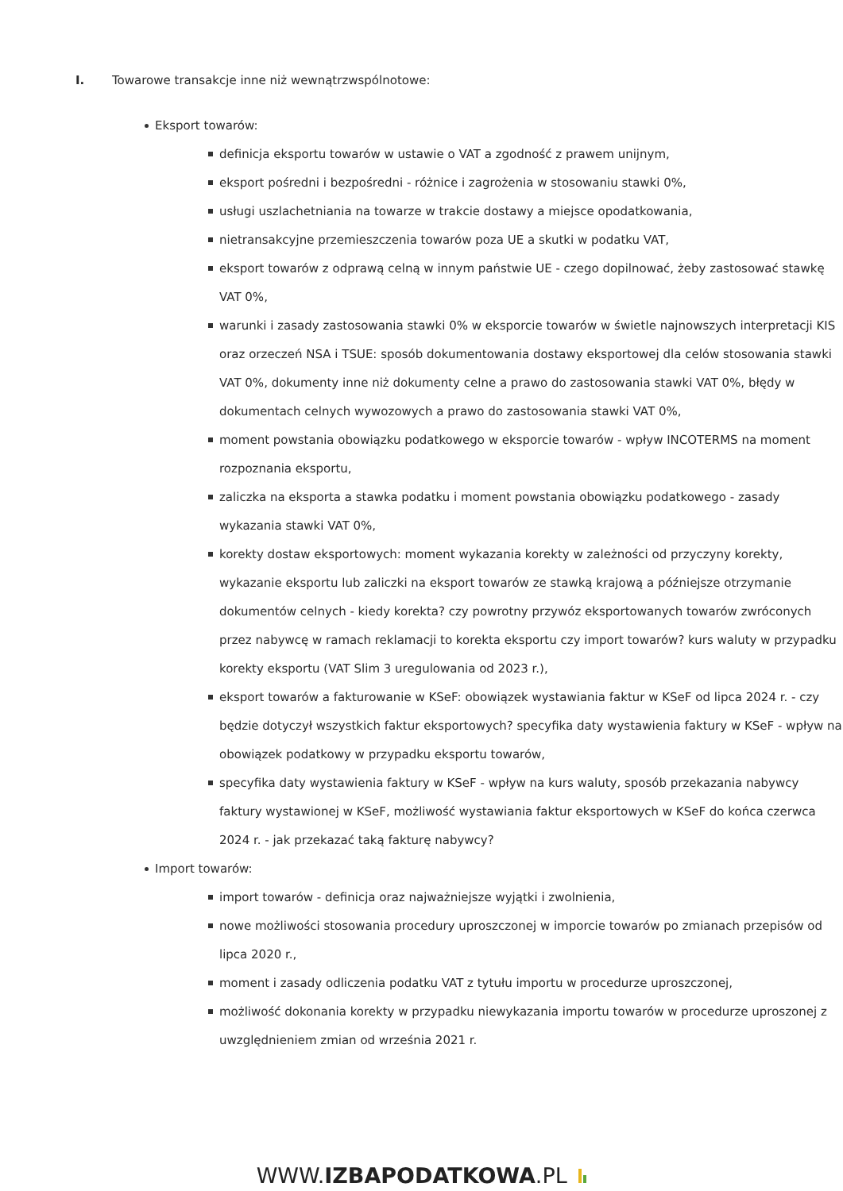I. Towarowe transakcje inne niż wewnątrzwspólnotowe:
Eksport towarów:
definicja eksportu towarów w ustawie o VAT a zgodność z prawem unijnym,
eksport pośredni i bezpośredni - różnice i zagrożenia w stosowaniu stawki 0%,
usługi uszlachetniania na towarze w trakcie dostawy a miejsce opodatkowania,
nietransakcyjne przemieszczenia towarów poza UE a skutki w podatku VAT,
eksport towarów z odprawą celną w innym państwie UE - czego dopilnować, żeby zastosować stawkę VAT 0%,
warunki i zasady zastosowania stawki 0% w eksporcie towarów w świetle najnowszych interpretacji KIS oraz orzeczeń NSA i TSUE: sposób dokumentowania dostawy eksportowej dla celów stosowania stawki VAT 0%, dokumenty inne niż dokumenty celne a prawo do zastosowania stawki VAT 0%, błędy w dokumentach celnych wywozowych a prawo do zastosowania stawki VAT 0%,
moment powstania obowiązku podatkowego w eksporcie towarów - wpływ INCOTERMS na moment rozpoznania eksportu,
zaliczka na eksporta a stawka podatku i moment powstania obowiązku podatkowego - zasady wykazania stawki VAT 0%,
korekty dostaw eksportowych: moment wykazania korekty w zależności od przyczyny korekty, wykazanie eksportu lub zaliczki na eksport towarów ze stawką krajową a późniejsze otrzymanie dokumentów celnych - kiedy korekta? czy powrotny przywóz eksportowanych towarów zwróconych przez nabywcę w ramach reklamacji to korekta eksportu czy import towarów? kurs waluty w przypadku korekty eksportu (VAT Slim 3 uregulowania od 2023 r.),
eksport towarów a fakturowanie w KSeF: obowiązek wystawiania faktur w KSeF od lipca 2024 r. - czy będzie dotyczył wszystkich faktur eksportowych? specyfika daty wystawienia faktury w KSeF - wpływ na obowiązek podatkowy w przypadku eksportu towarów,
specyfika daty wystawienia faktury w KSeF - wpływ na kurs waluty, sposób przekazania nabywcy faktury wystawionej w KSeF, możliwość wystawiania faktur eksportowych w KSeF do końca czerwca 2024 r. - jak przekazać taką fakturę nabywcy?
Import towarów:
import towarów - definicja oraz najważniejsze wyjątki i zwolnienia,
nowe możliwości stosowania procedury uproszczonej w imporcie towarów po zmianach przepisów od lipca 2020 r.,
moment i zasady odliczenia podatku VAT z tytułu importu w procedurze uproszczonej,
możliwość dokonania korekty w przypadku niewykazania importu towarów w procedurze uproszonej z uwzględnieniem zmian od września 2021 r.
WWW.IZBAPODATKOWA.PL